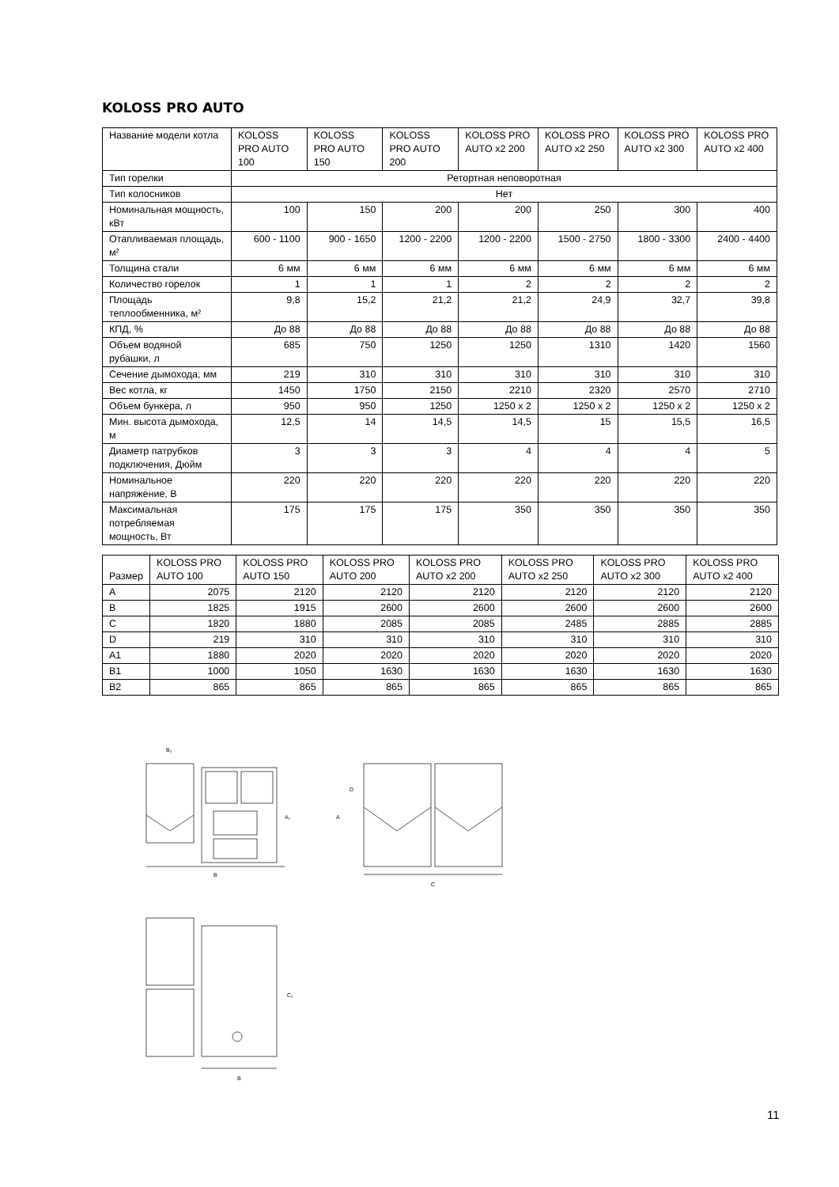KOLOSS PRO AUTO
| Название модели котла | KOLOSS PRO AUTO 100 | KOLOSS PRO AUTO 150 | KOLOSS PRO AUTO 200 | KOLOSS PRO AUTO x2 200 | KOLOSS PRO AUTO x2 250 | KOLOSS PRO AUTO x2 300 | KOLOSS PRO AUTO x2 400 |
| --- | --- | --- | --- | --- | --- | --- | --- |
| Тип горелки | Ретортная неповоротная | | | | | | |
| Тип колосников | Нет | | | | | | |
| Номинальная мощность, кВт | 100 | 150 | 200 | 200 | 250 | 300 | 400 |
| Отапливаемая площадь, м² | 600 - 1100 | 900 - 1650 | 1200 - 2200 | 1200 - 2200 | 1500 - 2750 | 1800 - 3300 | 2400 - 4400 |
| Толщина стали | 6 мм | 6 мм | 6 мм | 6 мм | 6 мм | 6 мм | 6 мм |
| Количество горелок | 1 | 1 | 1 | 2 | 2 | 2 | 2 |
| Площадь теплообменника, м² | 9,8 | 15,2 | 21,2 | 21,2 | 24,9 | 32,7 | 39,8 |
| КПД, % | До 88 | До 88 | До 88 | До 88 | До 88 | До 88 | До 88 |
| Объем водяной рубашки, л | 685 | 750 | 1250 | 1250 | 1310 | 1420 | 1560 |
| Сечение дымохода, мм | 219 | 310 | 310 | 310 | 310 | 310 | 310 |
| Вес котла, кг | 1450 | 1750 | 2150 | 2210 | 2320 | 2570 | 2710 |
| Объем бункера, л | 950 | 950 | 1250 | 1250 x 2 | 1250 x 2 | 1250 x 2 | 1250 x 2 |
| Мин. высота дымохода, м | 12,5 | 14 | 14,5 | 14,5 | 15 | 15,5 | 16,5 |
| Диаметр патрубков подключения, Дюйм | 3 | 3 | 3 | 4 | 4 | 4 | 5 |
| Номинальное напряжение, В | 220 | 220 | 220 | 220 | 220 | 220 | 220 |
| Максимальная потребляемая мощность, Вт | 175 | 175 | 175 | 350 | 350 | 350 | 350 |
| Размер | KOLOSS PRO AUTO 100 | KOLOSS PRO AUTO 150 | KOLOSS PRO AUTO 200 | KOLOSS PRO AUTO x2 200 | KOLOSS PRO AUTO x2 250 | KOLOSS PRO AUTO x2 300 | KOLOSS PRO AUTO x2 400 |
| --- | --- | --- | --- | --- | --- | --- | --- |
| A | 2075 | 2120 | 2120 | 2120 | 2120 | 2120 | 2120 |
| B | 1825 | 1915 | 2600 | 2600 | 2600 | 2600 | 2600 |
| C | 1820 | 1880 | 2085 | 2085 | 2485 | 2885 | 2885 |
| D | 219 | 310 | 310 | 310 | 310 | 310 | 310 |
| A1 | 1880 | 2020 | 2020 | 2020 | 2020 | 2020 | 2020 |
| B1 | 1000 | 1050 | 1630 | 1630 | 1630 | 1630 | 1630 |
| B2 | 865 | 865 | 865 | 865 | 865 | 865 | 865 |
B₂
A₁
B
A
D
C
C₁
B
11